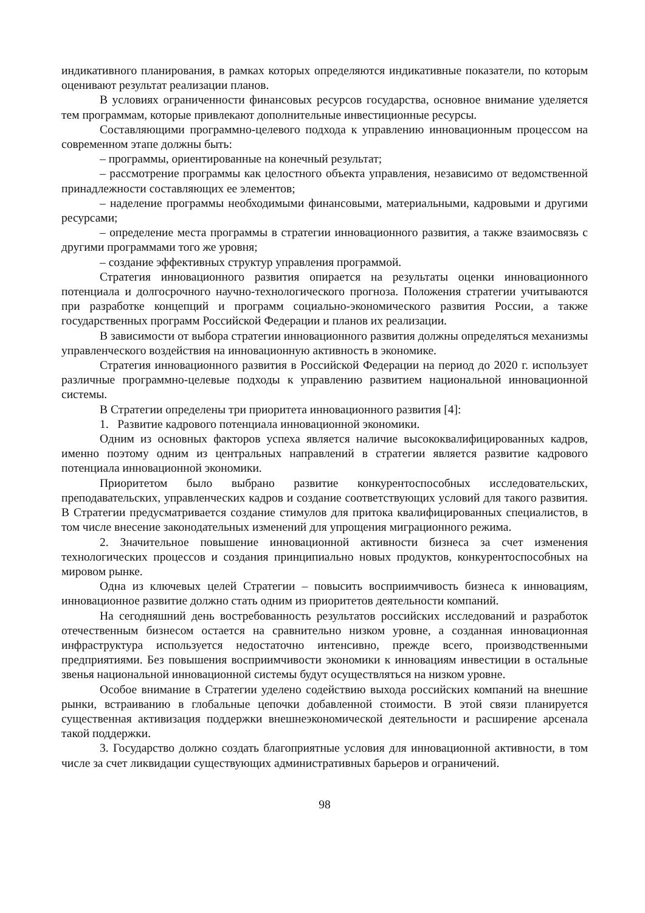индикативного планирования, в рамках которых определяются индикативные показатели, по которым оценивают результат реализации планов.
В условиях ограниченности финансовых ресурсов государства, основное внимание уделяется тем программам, которые привлекают дополнительные инвестиционные ресурсы.
Составляющими программно-целевого подхода к управлению инновационным процессом на современном этапе должны быть:
– программы, ориентированные на конечный результат;
– рассмотрение программы как целостного объекта управления, независимо от ведомственной принадлежности составляющих ее элементов;
– наделение программы необходимыми финансовыми, материальными, кадровыми и другими ресурсами;
– определение места программы в стратегии инновационного развития, а также взаимосвязь с другими программами того же уровня;
– создание эффективных структур управления программой.
Стратегия инновационного развития опирается на результаты оценки инновационного потенциала и долгосрочного научно-технологического прогноза. Положения стратегии учитываются при разработке концепций и программ социально-экономического развития России, а также государственных программ Российской Федерации и планов их реализации.
В зависимости от выбора стратегии инновационного развития должны определяться механизмы управленческого воздействия на инновационную активность в экономике.
Стратегия инновационного развития в Российской Федерации на период до 2020 г. использует различные программно-целевые подходы к управлению развитием национальной инновационной системы.
В Стратегии определены три приоритета инновационного развития [4]:
1. Развитие кадрового потенциала инновационной экономики.
Одним из основных факторов успеха является наличие высококвалифицированных кадров, именно поэтому одним из центральных направлений в стратегии является развитие кадрового потенциала инновационной экономики.
Приоритетом было выбрано развитие конкурентоспособных исследовательских, преподавательских, управленческих кадров и создание соответствующих условий для такого развития. В Стратегии предусматривается создание стимулов для притока квалифицированных специалистов, в том числе внесение законодательных изменений для упрощения миграционного режима.
2. Значительное повышение инновационной активности бизнеса за счет изменения технологических процессов и создания принципиально новых продуктов, конкурентоспособных на мировом рынке.
Одна из ключевых целей Стратегии – повысить восприимчивость бизнеса к инновациям, инновационное развитие должно стать одним из приоритетов деятельности компаний.
На сегодняшний день востребованность результатов российских исследований и разработок отечественным бизнесом остается на сравнительно низком уровне, а созданная инновационная инфраструктура используется недостаточно интенсивно, прежде всего, производственными предприятиями. Без повышения восприимчивости экономики к инновациям инвестиции в остальные звенья национальной инновационной системы будут осуществляться на низком уровне.
Особое внимание в Стратегии уделено содействию выхода российских компаний на внешние рынки, встраиванию в глобальные цепочки добавленной стоимости. В этой связи планируется существенная активизация поддержки внешнеэкономической деятельности и расширение арсенала такой поддержки.
3. Государство должно создать благоприятные условия для инновационной активности, в том числе за счет ликвидации существующих административных барьеров и ограничений.
98